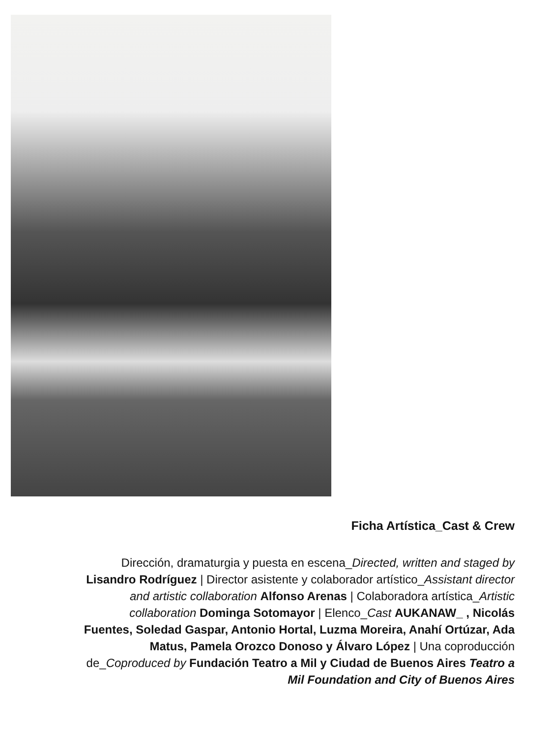Ficha Artística_Cast & Crew
Dirección, dramaturgia y puesta en escena_Directed, written and staged by Lisandro Rodríguez | Director asistente y colaborador artístico_Assistant director and artistic collaboration Alfonso Arenas | Colaboradora artística_Artistic collaboration Dominga Sotomayor | Elenco_Cast AUKANAW_ , Nicolás Fuentes, Soledad Gaspar, Antonio Hortal, Luzma Moreira, Anahí Ortúzar, Ada Matus, Pamela Orozco Donoso y Álvaro López | Una coproducción de_Coproduced by Fundación Teatro a Mil y Ciudad de Buenos Aires Teatro a Mil Foundation and City of Buenos Aires